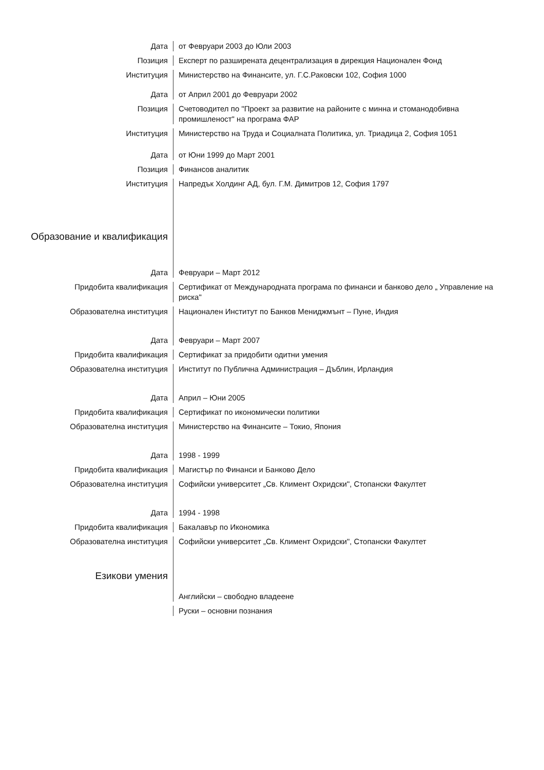Дата от Февруари 2003 до Юли 2003
Позиция Експерт по разширената децентрализация в дирекция Национален Фонд
Институция Министерство на Финансите, ул. Г.С.Раковски 102, София 1000
Дата от Април 2001 до Февруари 2002
Позиция Счетоводител по "Проект за развитие на районите с минна и стоманодобивна промишленост" на програма ФАР
Институция Министерство на Труда и Социалната Политика, ул. Триадица 2, София 1051
Дата от Юни 1999 до Март 2001
Позиция Финансов аналитик
Институция Напредък Холдинг АД, бул. Г.М. Димитров 12, София 1797
Образование и квалификация
Дата Февруари – Март 2012
Придобита квалификация Сертификат от Международната програма по финанси и банково дело „ Управление на риска"
Образователна институция Национален Институт по Банков Мениджмънт – Пуне, Индия
Дата Февруари – Март 2007
Придобита квалификация Сертификат за придобити одитни умения
Образователна институция Институт по Публична Администрация – Дъблин, Ирландия
Дата Април – Юни 2005
Придобита квалификация Сертификат по икономически политики
Образователна институция Министерство на Финансите – Токио, Япония
Дата 1998 - 1999
Придобита квалификация Магистър по Финанси и Банково Дело
Образователна институция Софийски университет „Св. Климент Охридски", Стопански Факултет
Дата 1994 - 1998
Придобита квалификация Бакалавър по Икономика
Образователна институция Софийски университет „Св. Климент Охридски", Стопански Факултет
Езикови умения
Английски – свободно владеене
Руски – основни познания